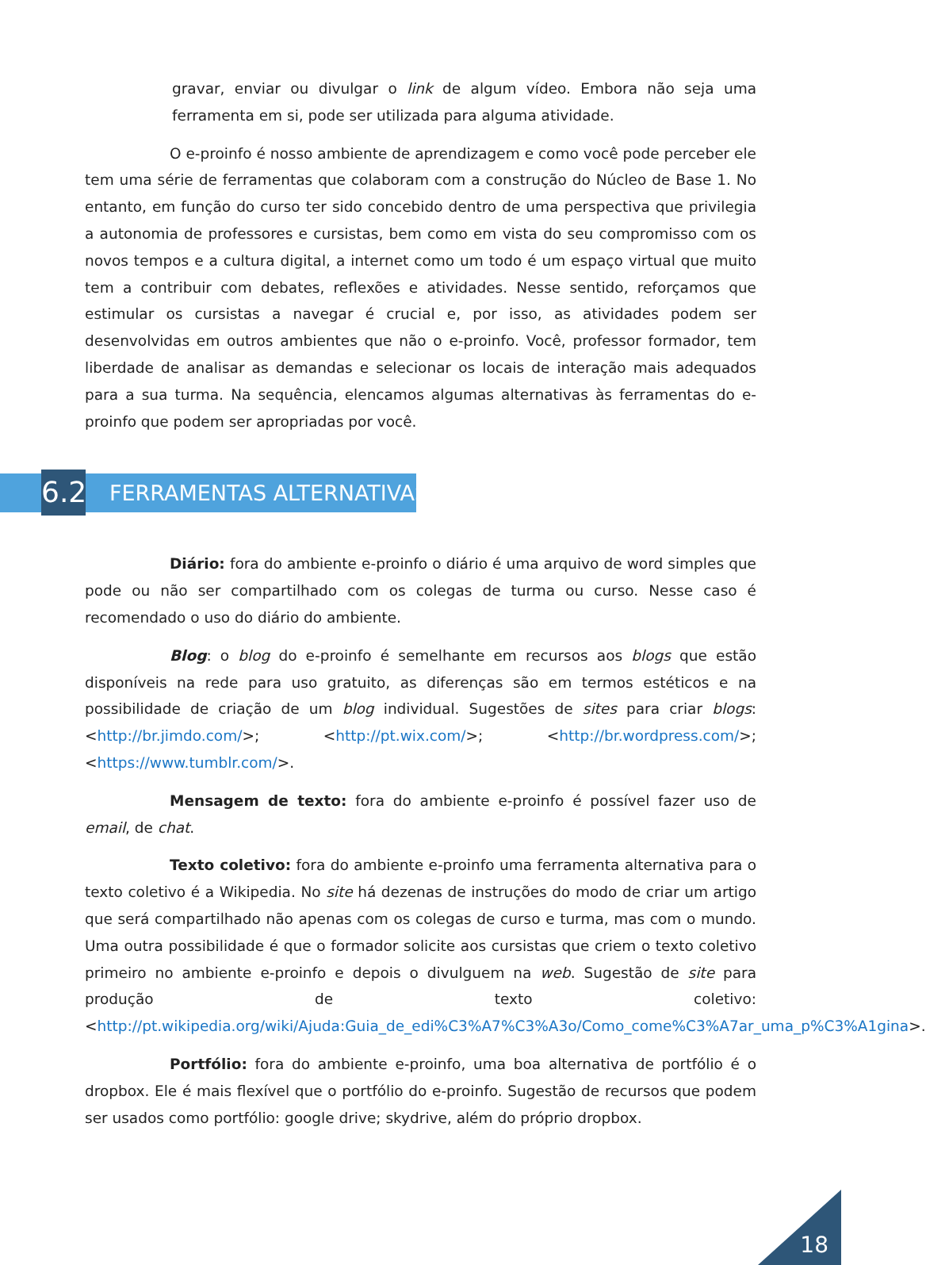gravar, enviar ou divulgar o link de algum vídeo. Embora não seja uma ferramenta em si, pode ser utilizada para alguma atividade.
O e-proinfo é nosso ambiente de aprendizagem e como você pode perceber ele tem uma série de ferramentas que colaboram com a construção do Núcleo de Base 1. No entanto, em função do curso ter sido concebido dentro de uma perspectiva que privilegia a autonomia de professores e cursistas, bem como em vista do seu compromisso com os novos tempos e a cultura digital, a internet como um todo é um espaço virtual que muito tem a contribuir com debates, reflexões e atividades. Nesse sentido, reforçamos que estimular os cursistas a navegar é crucial e, por isso, as atividades podem ser desenvolvidas em outros ambientes que não o e-proinfo. Você, professor formador, tem liberdade de analisar as demandas e selecionar os locais de interação mais adequados para a sua turma. Na sequência, elencamos algumas alternativas às ferramentas do e-proinfo que podem ser apropriadas por você.
6.2
FERRAMENTAS ALTERNATIVAS
Diário: fora do ambiente e-proinfo o diário é uma arquivo de word simples que pode ou não ser compartilhado com os colegas de turma ou curso. Nesse caso é recomendado o uso do diário do ambiente.
Blog: o blog do e-proinfo é semelhante em recursos aos blogs que estão disponíveis na rede para uso gratuito, as diferenças são em termos estéticos e na possibilidade de criação de um blog individual. Sugestões de sites para criar blogs: <http://br.jimdo.com/>; <http://pt.wix.com/>; <http://br.wordpress.com/>; <https://www.tumblr.com/>.
Mensagem de texto: fora do ambiente e-proinfo é possível fazer uso de email, de chat.
Texto coletivo: fora do ambiente e-proinfo uma ferramenta alternativa para o texto coletivo é a Wikipedia. No site há dezenas de instruções do modo de criar um artigo que será compartilhado não apenas com os colegas de curso e turma, mas com o mundo. Uma outra possibilidade é que o formador solicite aos cursistas que criem o texto coletivo primeiro no ambiente e-proinfo e depois o divulguem na web. Sugestão de site para produção de texto coletivo: <http://pt.wikipedia.org/wiki/Ajuda:Guia_de_edi%C3%A7%C3%A3o/Como_come%C3%A7ar_uma_p%C3%A1gina>.
Portfólio: fora do ambiente e-proinfo, uma boa alternativa de portfólio é o dropbox. Ele é mais flexível que o portfólio do e-proinfo. Sugestão de recursos que podem ser usados como portfólio: google drive; skydrive, além do próprio dropbox.
18